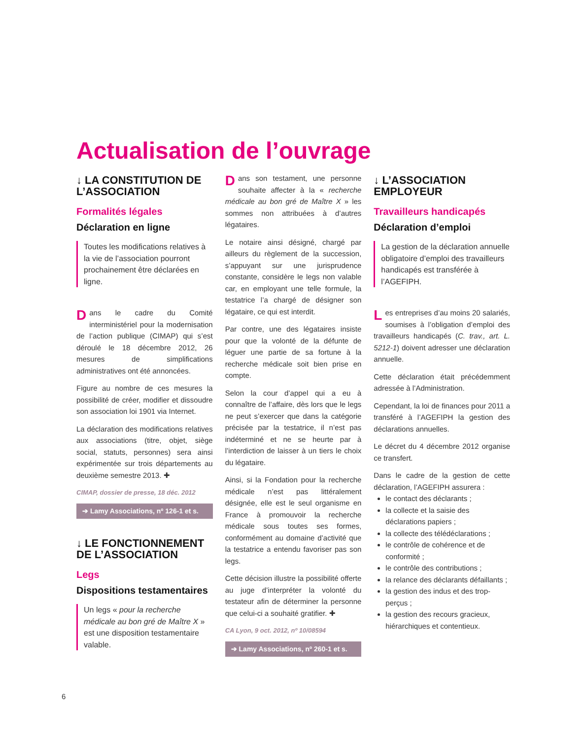Actualisation de l’ouvrage
↓ LA CONSTITUTION DE L’ASSOCIATION
Formalités légales
Déclaration en ligne
Toutes les modifications relatives à la vie de l’association pourront prochainement être déclarées en ligne.
Dans le cadre du Comité interministériel pour la modernisation de l’action publique (CIMAP) qui s’est déroulé le 18 décembre 2012, 26 mesures de simplifications administratives ont été annoncées.
Figure au nombre de ces mesures la possibilité de créer, modifier et dissoudre son association loi 1901 via Internet.
La déclaration des modifications relatives aux associations (titre, objet, siège social, statuts, personnes) sera ainsi expérimentée sur trois départements au deuxième semestre 2013. ✚
CIMAP, dossier de presse, 18 déc. 2012
➔ Lamy Associations, nº 126-1 et s.
↓ LE FONCTIONNEMENT DE L’ASSOCIATION
Legs
Dispositions testamentaires
Un legs « pour la recherche médicale au bon gré de Maître X » est une disposition testamentaire valable.
Dans son testament, une personne souhaite affecter à la « recherche médicale au bon gré de Maître X » les sommes non attribuées à d’autres légataires.
Le notaire ainsi désigné, chargé par ailleurs du règlement de la succession, s’appuyant sur une jurisprudence constante, considère le legs non valable car, en employant une telle formule, la testatrice l’a chargé de désigner son légataire, ce qui est interdit.
Par contre, une des légataires insiste pour que la volonté de la défunte de léguer une partie de sa fortune à la recherche médicale soit bien prise en compte.
Selon la cour d’appel qui a eu à connaître de l’affaire, dès lors que le legs ne peut s’exercer que dans la catégorie précisée par la testatrice, il n’est pas indéterminé et ne se heurte par à l’interdiction de laisser à un tiers le choix du légataire.
Ainsi, si la Fondation pour la recherche médicale n’est pas littéralement désignée, elle est le seul organisme en France à promouvoir la recherche médicale sous toutes ses formes, conformément au domaine d’activité que la testatrice a entendu favoriser pas son legs.
Cette décision illustre la possibilité offerte au juge d’interpréter la volonté du testateur afin de déterminer la personne que celui-ci a souhaité gratifier. ✚
CA Lyon, 9 oct. 2012, nº 10/08594
➔ Lamy Associations, nº 260-1 et s.
↓ L’ASSOCIATION EMPLOYEUR
Travailleurs handicapés
Déclaration d’emploi
La gestion de la déclaration annuelle obligatoire d’emploi des travailleurs handicapés est transférée à l’AGEFIPH.
Les entreprises d’au moins 20 salariés, soumises à l’obligation d’emploi des travailleurs handicapés (C. trav., art. L. 5212-1) doivent adresser une déclaration annuelle.
Cette déclaration était précédemment adressée à l’Administration.
Cependant, la loi de finances pour 2011 a transféré à l’AGEFIPH la gestion des déclarations annuelles.
Le décret du 4 décembre 2012 organise ce transfert.
Dans le cadre de la gestion de cette déclaration, l’AGEFIPH assurera :
le contact des déclarants ;
la collecte et la saisie des déclarations papiers ;
la collecte des télédéclarations ;
le contrôle de cohérence et de conformité ;
le contrôle des contributions ;
la relance des déclarants défaillants ;
la gestion des indus et des trop-perçus ;
la gestion des recours gracieux, hiérarchiques et contentieux.
6